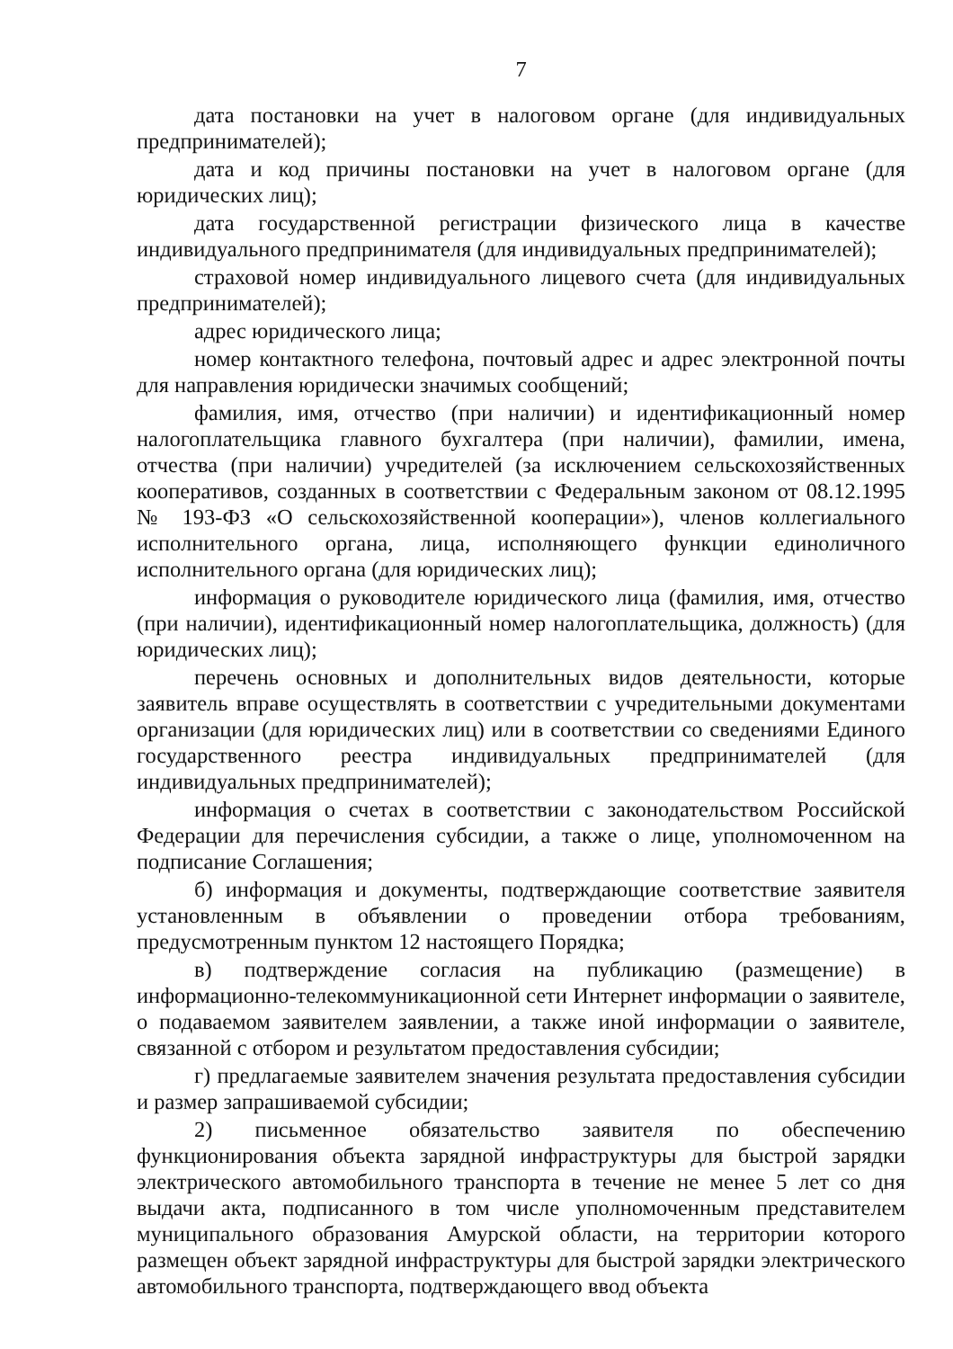7
дата постановки на учет в налоговом органе (для индивидуальных предпринимателей);
дата и код причины постановки на учет в налоговом органе (для юридических лиц);
дата государственной регистрации физического лица в качестве индивидуального предпринимателя (для индивидуальных предпринимателей);
страховой номер индивидуального лицевого счета (для индивидуальных предпринимателей);
адрес юридического лица;
номер контактного телефона, почтовый адрес и адрес электронной почты для направления юридически значимых сообщений;
фамилия, имя, отчество (при наличии) и идентификационный номер налогоплательщика главного бухгалтера (при наличии), фамилии, имена, отчества (при наличии) учредителей (за исключением сельскохозяйственных кооперативов, созданных в соответствии с Федеральным законом от 08.12.1995 № 193-ФЗ «О сельскохозяйственной кооперации»), членов коллегиального исполнительного органа, лица, исполняющего функции единоличного исполнительного органа (для юридических лиц);
информация о руководителе юридического лица (фамилия, имя, отчество (при наличии), идентификационный номер налогоплательщика, должность) (для юридических лиц);
перечень основных и дополнительных видов деятельности, которые заявитель вправе осуществлять в соответствии с учредительными документами организации (для юридических лиц) или в соответствии со сведениями Единого государственного реестра индивидуальных предпринимателей (для индивидуальных предпринимателей);
информация о счетах в соответствии с законодательством Российской Федерации для перечисления субсидии, а также о лице, уполномоченном на подписание Соглашения;
б) информация и документы, подтверждающие соответствие заявителя установленным в объявлении о проведении отбора требованиям, предусмотренным пунктом 12 настоящего Порядка;
в) подтверждение согласия на публикацию (размещение) в информационно-телекоммуникационной сети Интернет информации о заявителе, о подаваемом заявителем заявлении, а также иной информации о заявителе, связанной с отбором и результатом предоставления субсидии;
г) предлагаемые заявителем значения результата предоставления субсидии и размер запрашиваемой субсидии;
2) письменное обязательство заявителя по обеспечению функционирования объекта зарядной инфраструктуры для быстрой зарядки электрического автомобильного транспорта в течение не менее 5 лет со дня выдачи акта, подписанного в том числе уполномоченным представителем муниципального образования Амурской области, на территории которого размещен объект зарядной инфраструктуры для быстрой зарядки электрического автомобильного транспорта, подтверждающего ввод объекта